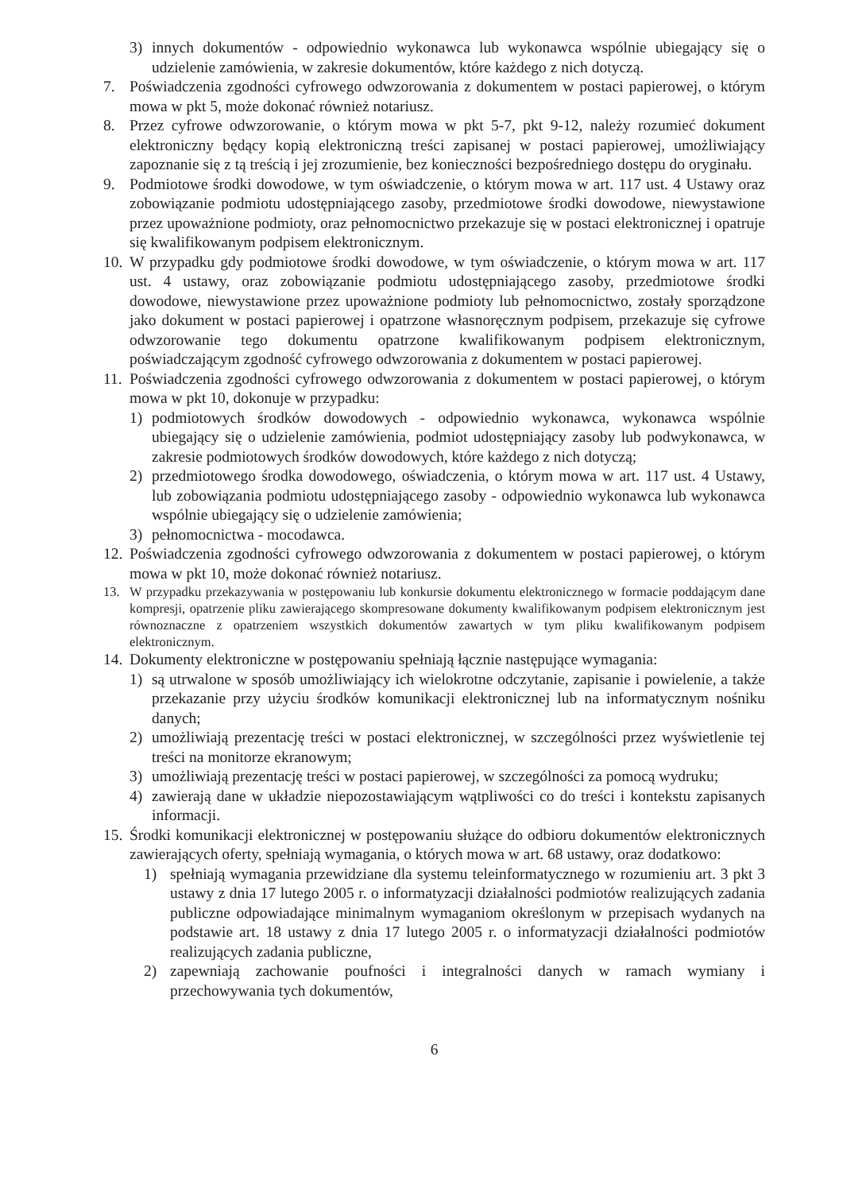3) innych dokumentów - odpowiednio wykonawca lub wykonawca wspólnie ubiegający się o udzielenie zamówienia, w zakresie dokumentów, które każdego z nich dotyczą.
7. Poświadczenia zgodności cyfrowego odwzorowania z dokumentem w postaci papierowej, o którym mowa w pkt 5, może dokonać również notariusz.
8. Przez cyfrowe odwzorowanie, o którym mowa w pkt 5-7, pkt 9-12, należy rozumieć dokument elektroniczny będący kopią elektroniczną treści zapisanej w postaci papierowej, umożliwiający zapoznanie się z tą treścią i jej zrozumienie, bez konieczności bezpośredniego dostępu do oryginału.
9. Podmiotowe środki dowodowe, w tym oświadczenie, o którym mowa w art. 117 ust. 4 Ustawy oraz zobowiązanie podmiotu udostępniającego zasoby, przedmiotowe środki dowodowe, niewystawione przez upoważnione podmioty, oraz pełnomocnictwo przekazuje się w postaci elektronicznej i opatruje się kwalifikowanym podpisem elektronicznym.
10. W przypadku gdy podmiotowe środki dowodowe, w tym oświadczenie, o którym mowa w art. 117 ust. 4 ustawy, oraz zobowiązanie podmiotu udostępniającego zasoby, przedmiotowe środki dowodowe, niewystawione przez upoważnione podmioty lub pełnomocnictwo, zostały sporządzone jako dokument w postaci papierowej i opatrzone własnoręcznym podpisem, przekazuje się cyfrowe odwzorowanie tego dokumentu opatrzone kwalifikowanym podpisem elektronicznym, poświadczającym zgodność cyfrowego odwzorowania z dokumentem w postaci papierowej.
11. Poświadczenia zgodności cyfrowego odwzorowania z dokumentem w postaci papierowej, o którym mowa w pkt 10, dokonuje w przypadku:
1) podmiotowych środków dowodowych - odpowiednio wykonawca, wykonawca wspólnie ubiegający się o udzielenie zamówienia, podmiot udostępniający zasoby lub podwykonawca, w zakresie podmiotowych środków dowodowych, które każdego z nich dotyczą;
2) przedmiotowego środka dowodowego, oświadczenia, o którym mowa w art. 117 ust. 4 Ustawy, lub zobowiązania podmiotu udostępniającego zasoby - odpowiednio wykonawca lub wykonawca wspólnie ubiegający się o udzielenie zamówienia;
3) pełnomocnictwa - mocodawca.
12. Poświadczenia zgodności cyfrowego odwzorowania z dokumentem w postaci papierowej, o którym mowa w pkt 10, może dokonać również notariusz.
13. W przypadku przekazywania w postępowaniu lub konkursie dokumentu elektronicznego w formacie poddającym dane kompresji, opatrzenie pliku zawierającego skompresowane dokumenty kwalifikowanym podpisem elektronicznym jest równoznaczne z opatrzeniem wszystkich dokumentów zawartych w tym pliku kwalifikowanym podpisem elektronicznym.
14. Dokumenty elektroniczne w postępowaniu spełniają łącznie następujące wymagania:
1) są utrwalone w sposób umożliwiający ich wielokrotne odczytanie, zapisanie i powielenie, a także przekazanie przy użyciu środków komunikacji elektronicznej lub na informatycznym nośniku danych;
2) umożliwiają prezentację treści w postaci elektronicznej, w szczególności przez wyświetlenie tej treści na monitorze ekranowym;
3) umożliwiają prezentację treści w postaci papierowej, w szczególności za pomocą wydruku;
4) zawierają dane w układzie niepozostawiającym wątpliwości co do treści i kontekstu zapisanych informacji.
15. Środki komunikacji elektronicznej w postępowaniu służące do odbioru dokumentów elektronicznych zawierających oferty, spełniają wymagania, o których mowa w art. 68 ustawy, oraz dodatkowo:
1) spełniają wymagania przewidziane dla systemu teleinformatycznego w rozumieniu art. 3 pkt 3 ustawy z dnia 17 lutego 2005 r. o informatyzacji działalności podmiotów realizujących zadania publiczne odpowiadające minimalnym wymaganiom określonym w przepisach wydanych na podstawie art. 18 ustawy z dnia 17 lutego 2005 r. o informatyzacji działalności podmiotów realizujących zadania publiczne,
2) zapewniają zachowanie poufności i integralności danych w ramach wymiany i przechowywania tych dokumentów,
6